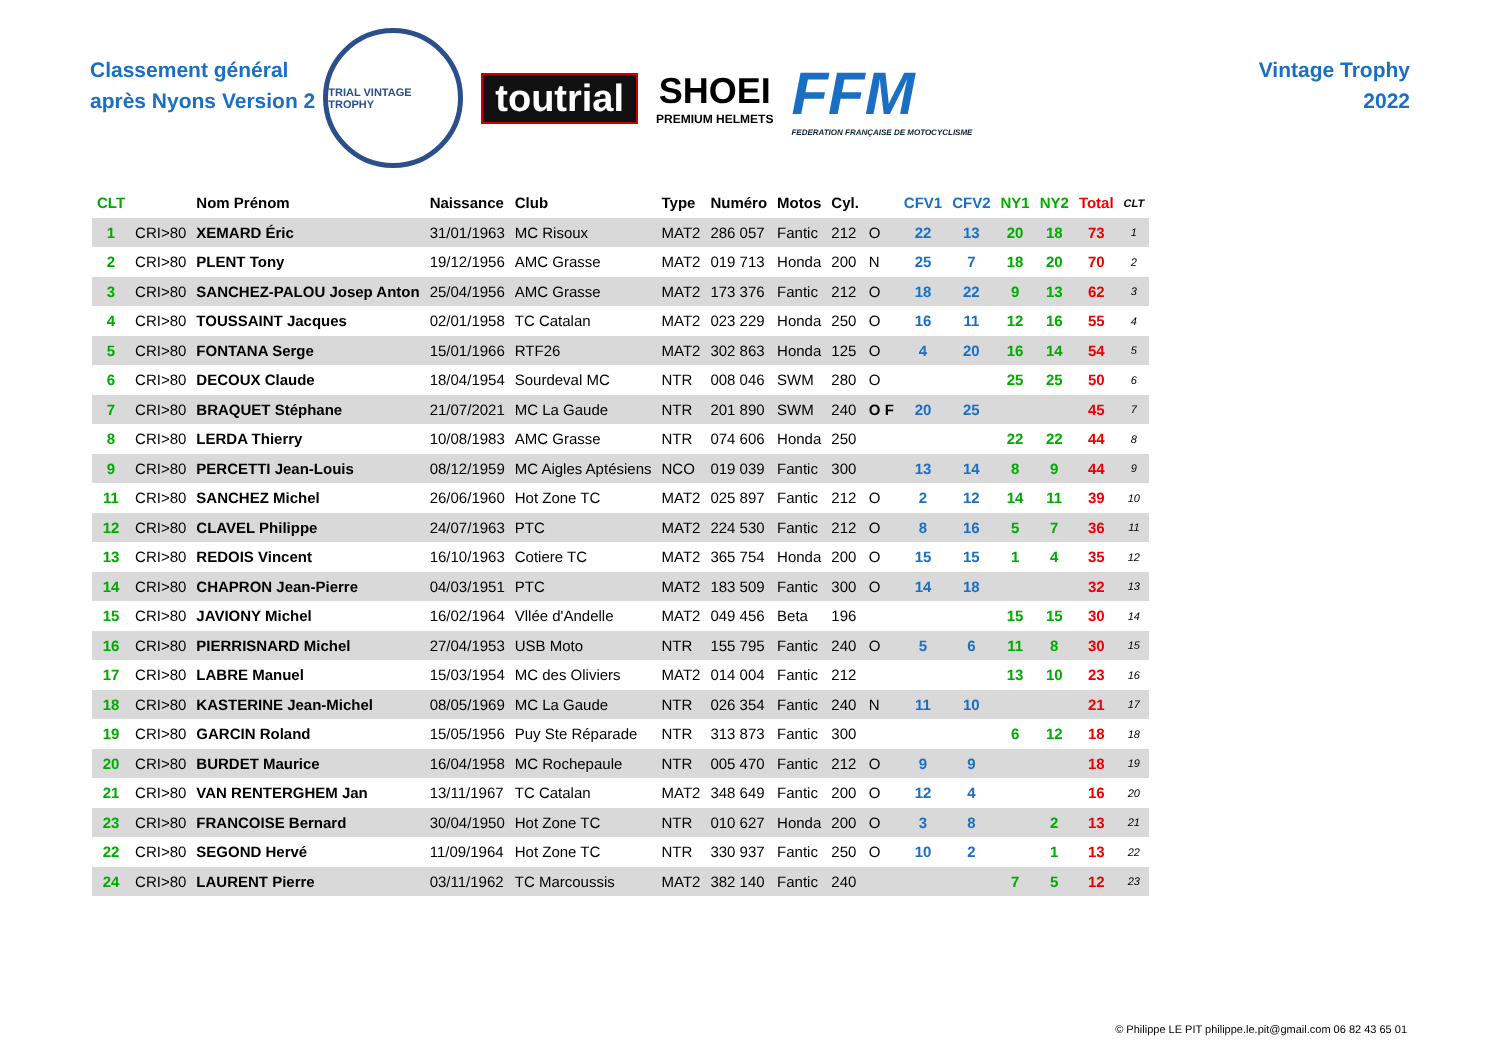Classement général
après Nyons Version 2
TRIAL VINTAGE TROPHY
toutrial SHOEI
PREMIUM HELMETS
FFM
FEDERATION FRANÇAISE DE MOTOCYCLISME
Vintage Trophy
2022
| CLT | | Nom Prénom | Naissance | Club | Type | Numéro | Motos | Cyl. | | CFV1 | CFV2 | NY1 | NY2 | Total | CLT |
| --- | --- | --- | --- | --- | --- | --- | --- | --- | --- | --- | --- | --- | --- | --- | --- |
| 1 | CRI>80 | XEMARD Éric | 31/01/1963 | MC Risoux | MAT2 | 286 057 | Fantic | 212 | O | 22 | 13 | 20 | 18 | 73 | 1 |
| 2 | CRI>80 | PLENT Tony | 19/12/1956 | AMC Grasse | MAT2 | 019 713 | Honda | 200 | N | 25 | 7 | 18 | 20 | 70 | 2 |
| 3 | CRI>80 | SANCHEZ-PALOU Josep Anton | 25/04/1956 | AMC Grasse | MAT2 | 173 376 | Fantic | 212 | O | 18 | 22 | 9 | 13 | 62 | 3 |
| 4 | CRI>80 | TOUSSAINT Jacques | 02/01/1958 | TC Catalan | MAT2 | 023 229 | Honda | 250 | O | 16 | 11 | 12 | 16 | 55 | 4 |
| 5 | CRI>80 | FONTANA Serge | 15/01/1966 | RTF26 | MAT2 | 302 863 | Honda | 125 | O | 4 | 20 | 16 | 14 | 54 | 5 |
| 6 | CRI>80 | DECOUX Claude | 18/04/1954 | Sourdeval MC | NTR | 008 046 | SWM | 280 | O | | | 25 | 25 | 50 | 6 |
| 7 | CRI>80 | BRAQUET Stéphane | 21/07/2021 | MC La Gaude | NTR | 201 890 | SWM | 240 | O F | 20 | 25 | | | 45 | 7 |
| 8 | CRI>80 | LERDA Thierry | 10/08/1983 | AMC Grasse | NTR | 074 606 | Honda | 250 | | | | 22 | 22 | 44 | 8 |
| 9 | CRI>80 | PERCETTI Jean-Louis | 08/12/1959 | MC Aigles Aptésiens | NCO | 019 039 | Fantic | 300 | | 13 | 14 | 8 | 9 | 44 | 9 |
| 11 | CRI>80 | SANCHEZ Michel | 26/06/1960 | Hot Zone TC | MAT2 | 025 897 | Fantic | 212 | O | 2 | 12 | 14 | 11 | 39 | 10 |
| 12 | CRI>80 | CLAVEL Philippe | 24/07/1963 | PTC | MAT2 | 224 530 | Fantic | 212 | O | 8 | 16 | 5 | 7 | 36 | 11 |
| 13 | CRI>80 | REDOIS Vincent | 16/10/1963 | Cotiere TC | MAT2 | 365 754 | Honda | 200 | O | 15 | 15 | 1 | 4 | 35 | 12 |
| 14 | CRI>80 | CHAPRON Jean-Pierre | 04/03/1951 | PTC | MAT2 | 183 509 | Fantic | 300 | O | 14 | 18 | | | 32 | 13 |
| 15 | CRI>80 | JAVIONY Michel | 16/02/1964 | Vllée d'Andelle | MAT2 | 049 456 | Beta | 196 | | | | 15 | 15 | 30 | 14 |
| 16 | CRI>80 | PIERRISNARD Michel | 27/04/1953 | USB Moto | NTR | 155 795 | Fantic | 240 | O | 5 | 6 | 11 | 8 | 30 | 15 |
| 17 | CRI>80 | LABRE Manuel | 15/03/1954 | MC des Oliviers | MAT2 | 014 004 | Fantic | 212 | | | | 13 | 10 | 23 | 16 |
| 18 | CRI>80 | KASTERINE Jean-Michel | 08/05/1969 | MC La Gaude | NTR | 026 354 | Fantic | 240 | N | 11 | 10 | | | 21 | 17 |
| 19 | CRI>80 | GARCIN Roland | 15/05/1956 | Puy Ste Réparade | NTR | 313 873 | Fantic | 300 | | | | 6 | 12 | 18 | 18 |
| 20 | CRI>80 | BURDET Maurice | 16/04/1958 | MC Rochepaule | NTR | 005 470 | Fantic | 212 | O | 9 | 9 | | | 18 | 19 |
| 21 | CRI>80 | VAN RENTERGHEM Jan | 13/11/1967 | TC Catalan | MAT2 | 348 649 | Fantic | 200 | O | 12 | 4 | | | 16 | 20 |
| 23 | CRI>80 | FRANCOISE Bernard | 30/04/1950 | Hot Zone TC | NTR | 010 627 | Honda | 200 | O | 3 | 8 | | 2 | 13 | 21 |
| 22 | CRI>80 | SEGOND Hervé | 11/09/1964 | Hot Zone TC | NTR | 330 937 | Fantic | 250 | O | 10 | 2 | | 1 | 13 | 22 |
| 24 | CRI>80 | LAURENT Pierre | 03/11/1962 | TC Marcoussis | MAT2 | 382 140 | Fantic | 240 | | | | 7 | 5 | 12 | 23 |
© Philippe LE PIT philippe.le.pit@gmail.com 06 82 43 65 01